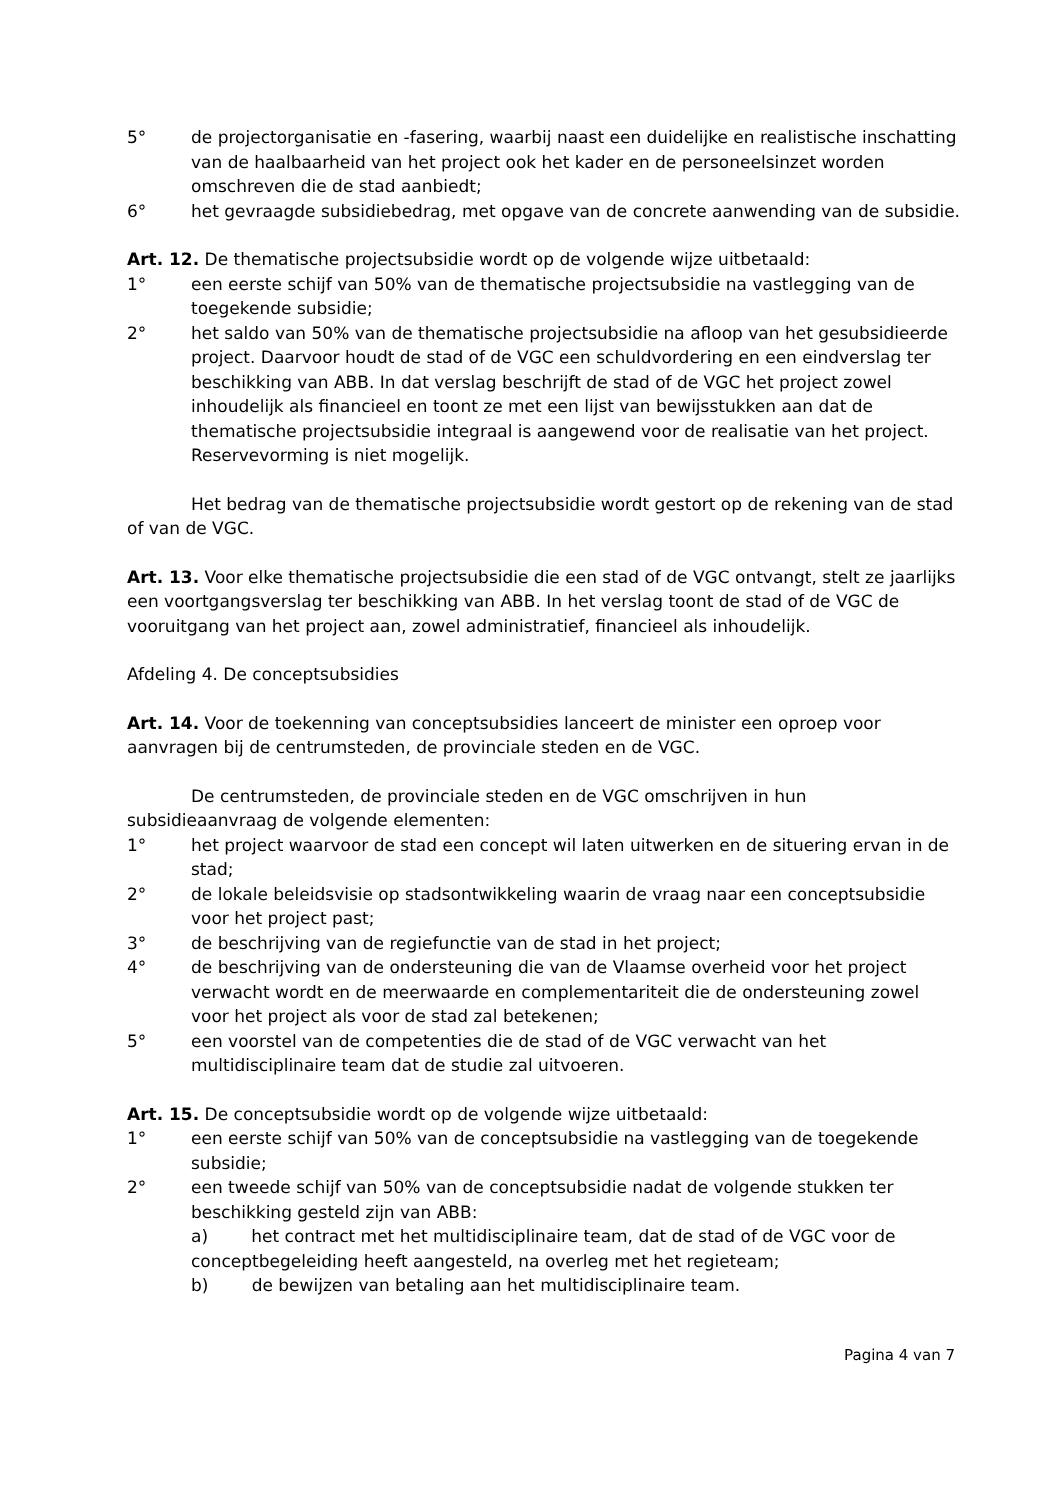5° de projectorganisatie en -fasering, waarbij naast een duidelijke en realistische inschatting van de haalbaarheid van het project ook het kader en de personeelsinzet worden omschreven die de stad aanbiedt;
6° het gevraagde subsidiebedrag, met opgave van de concrete aanwending van de subsidie.
Art. 12. De thematische projectsubsidie wordt op de volgende wijze uitbetaald:
1° een eerste schijf van 50% van de thematische projectsubsidie na vastlegging van de toegekende subsidie;
2° het saldo van 50% van de thematische projectsubsidie na afloop van het gesubsidieerde project. Daarvoor houdt de stad of de VGC een schuldvordering en een eindverslag ter beschikking van ABB. In dat verslag beschrijft de stad of de VGC het project zowel inhoudelijk als financieel en toont ze met een lijst van bewijsstukken aan dat de thematische projectsubsidie integraal is aangewend voor de realisatie van het project. Reservevorming is niet mogelijk.
Het bedrag van de thematische projectsubsidie wordt gestort op de rekening van de stad of van de VGC.
Art. 13. Voor elke thematische projectsubsidie die een stad of de VGC ontvangt, stelt ze jaarlijks een voortgangsverslag ter beschikking van ABB. In het verslag toont de stad of de VGC de vooruitgang van het project aan, zowel administratief, financieel als inhoudelijk.
Afdeling 4. De conceptsubsidies
Art. 14. Voor de toekenning van conceptsubsidies lanceert de minister een oproep voor aanvragen bij de centrumsteden, de provinciale steden en de VGC.
De centrumsteden, de provinciale steden en de VGC omschrijven in hun subsidieaanvraag de volgende elementen:
1° het project waarvoor de stad een concept wil laten uitwerken en de situering ervan in de stad;
2° de lokale beleidsvisie op stadsontwikkeling waarin de vraag naar een conceptsubsidie voor het project past;
3° de beschrijving van de regiefunctie van de stad in het project;
4° de beschrijving van de ondersteuning die van de Vlaamse overheid voor het project verwacht wordt en de meerwaarde en complementariteit die de ondersteuning zowel voor het project als voor de stad zal betekenen;
5° een voorstel van de competenties die de stad of de VGC verwacht van het multidisciplinaire team dat de studie zal uitvoeren.
Art. 15. De conceptsubsidie wordt op de volgende wijze uitbetaald:
1° een eerste schijf van 50% van de conceptsubsidie na vastlegging van de toegekende subsidie;
2° een tweede schijf van 50% van de conceptsubsidie nadat de volgende stukken ter beschikking gesteld zijn van ABB:
a) het contract met het multidisciplinaire team, dat de stad of de VGC voor de conceptbegeleiding heeft aangesteld, na overleg met het regieteam;
b) de bewijzen van betaling aan het multidisciplinaire team.
Pagina 4 van 7